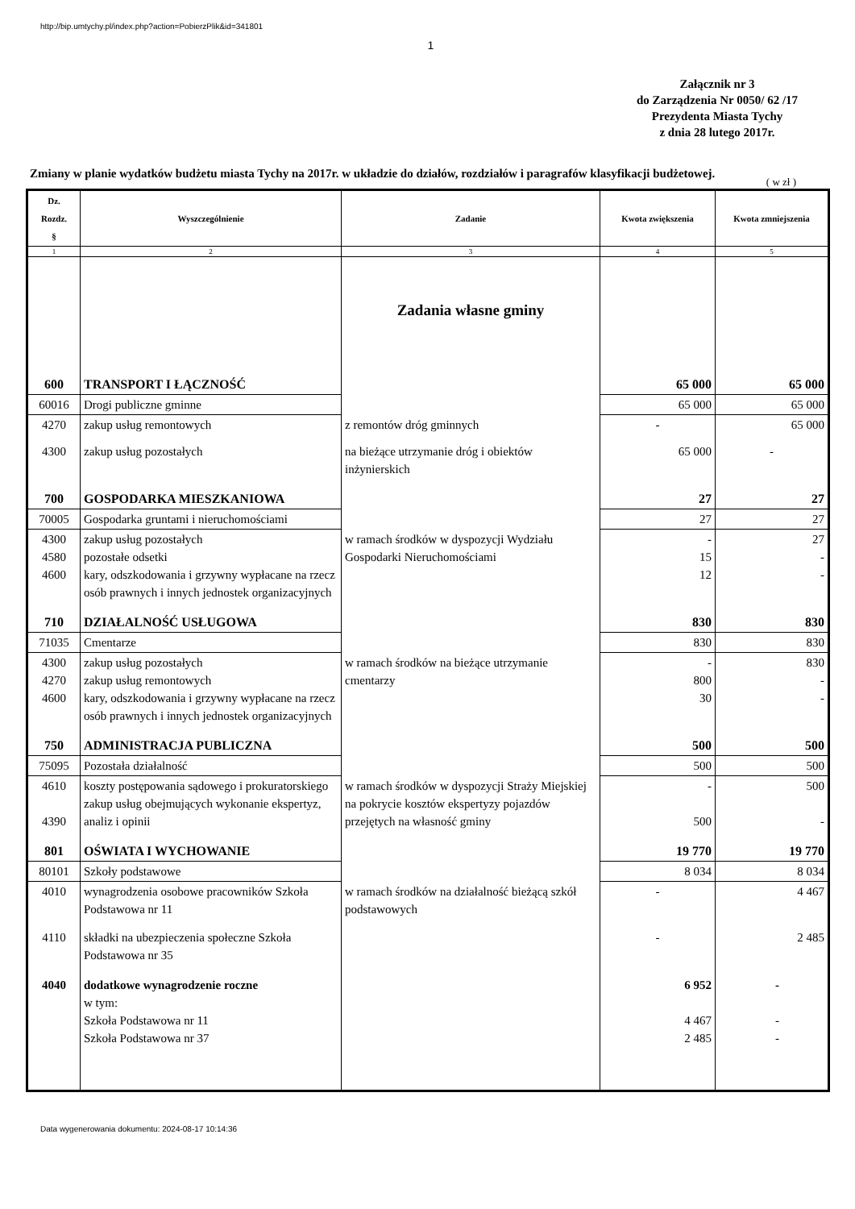http://bip.umtychy.pl/index.php?action=PobierzPlik&id=341801
1
Załącznik nr 3
do Zarządzenia Nr 0050/ 62 /17
Prezydenta Miasta Tychy
z dnia 28 lutego 2017r.
Zmiany w planie wydatków budżetu miasta Tychy na 2017r. w układzie do działów, rozdziałów i paragrafów klasyfikacji budżetowej.
( w zł )
| Dz. Rozdz. § | Wyszczególnienie | Zadanie | Kwota zwiększenia | Kwota zmniejszenia |
| --- | --- | --- | --- | --- |
| 1 | 2 | 3 | 4 | 5 |
| | | Zadania własne gminy | | |
| 600 | TRANSPORT I ŁĄCZNOŚĆ | | 65 000 | 65 000 |
| 60016 | Drogi publiczne gminne | | 65 000 | 65 000 |
| 4270 | zakup usług remontowych | z remontów dróg gminnych | - | 65 000 |
| 4300 | zakup usług pozostałych | na bieżące utrzymanie dróg i obiektów inżynierskich | 65 000 | - |
| 700 | GOSPODARKA MIESZKANIOWA | | 27 | 27 |
| 70005 | Gospodarka gruntami i nieruchomościami | | 27 | 27 |
| 4300 4580 4600 | zakup usług pozostałych pozostałe odsetki kary, odszkodowania i grzywny wypłacane na rzecz osób prawnych i innych jednostek organizacyjnych | w ramach środków w dyspozycji Wydziału Gospodarki Nieruchomościami | - 15 12 | 27 - - |
| 710 | DZIAŁALNOŚĆ USŁUGOWA | | 830 | 830 |
| 71035 | Cmentarze | | 830 | 830 |
| 4300 4270 4600 | zakup usług pozostałych zakup usług remontowych kary, odszkodowania i grzywny wypłacane na rzecz osób prawnych i innych jednostek organizacyjnych | w ramach środków na bieżące utrzymanie cmentarzy | - 800 30 | 830 - - |
| 750 | ADMINISTRACJA PUBLICZNA | | 500 | 500 |
| 75095 | Pozostała działalność | | 500 | 500 |
| 4610 4390 | koszty postępowania sądowego i prokuratorskiego zakup usług obejmujących wykonanie ekspertyz, analiz i opinii | w ramach środków w dyspozycji Straży Miejskiej na pokrycie kosztów ekspertyzy pojazdów przejętych na własność gminy | - 500 | 500 - |
| 801 | OŚWIATA I WYCHOWANIE | | 19 770 | 19 770 |
| 80101 | Szkoły podstawowe | | 8 034 | 8 034 |
| 4010 | wynagrodzenia osobowe pracowników Szkoła Podstawowa nr 11 | w ramach środków na działalność bieżącą szkół podstawowych | - | 4 467 |
| 4110 | składki na ubezpieczenia społeczne Szkoła Podstawowa nr 35 | | - | 2 485 |
| 4040 | dodatkowe wynagrodzenie roczne w tym: Szkoła Podstawowa nr 11 Szkoła Podstawowa nr 37 | | 6 952 4 467 2 485 | - - - |
Data wygenerowania dokumentu: 2024-08-17 10:14:36